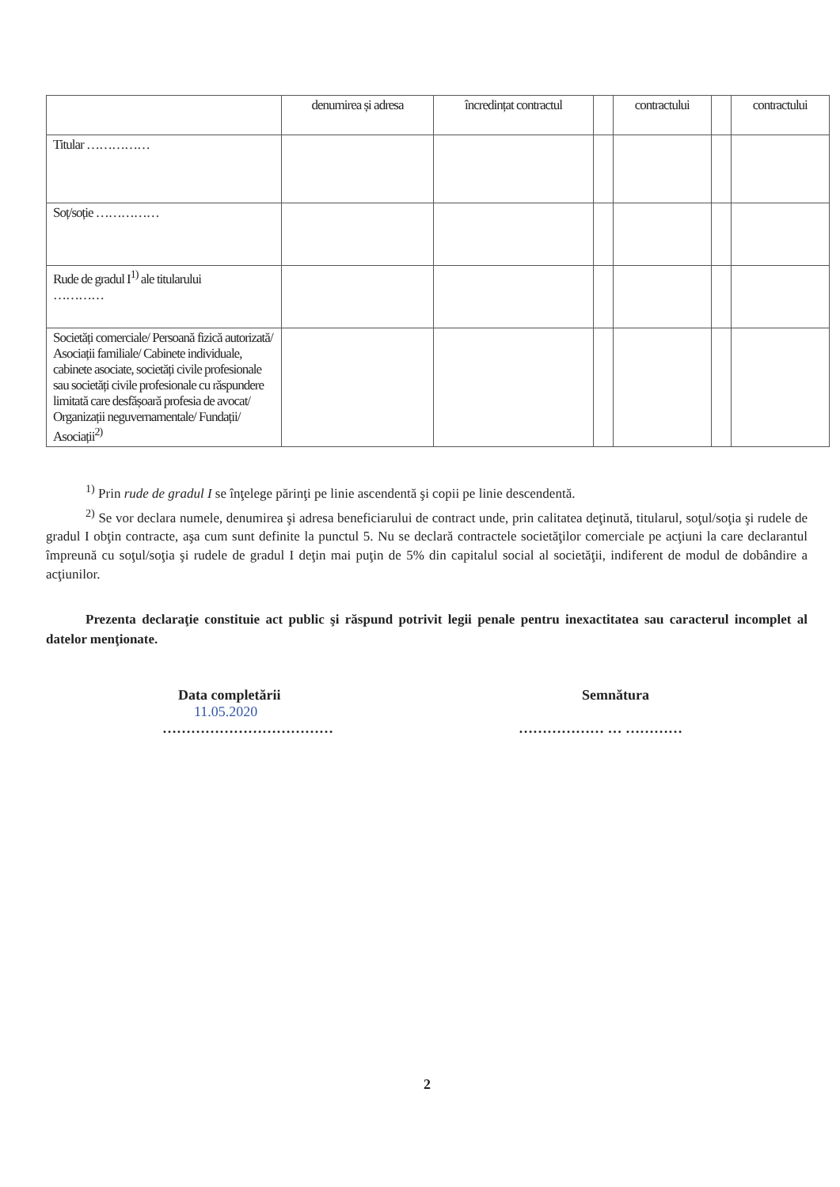| | denumirea și adresa | încredințat contractul | | contractului | | contractului |
| --- | --- | --- | --- | --- | --- | --- |
| Titular …………… | | | | | | |
| Soț/soție …………… | | | | | | |
| Rude de gradul I<sup>1)</sup> ale titularului ………… | | | | | | |
| Societăți comerciale/ Persoană fizică autorizată/ Asociații familiale/ Cabinete individuale, cabinete asociate, societăți civile profesionale sau societăți civile profesionale cu răspundere limitată care desfășoară profesia de avocat/ Organizații neguvernamentale/ Fundații/ Asociații<sup>2)</sup> | | | | | | |
<sup>1)</sup> Prin rude de gradul I se înţelege părinţi pe linie ascendentă şi copii pe linie descendentă.
<sup>2)</sup> Se vor declara numele, denumirea şi adresa beneficiarului de contract unde, prin calitatea deţinută, titularul, soţul/soţia şi rudele de gradul I obţin contracte, aşa cum sunt definite la punctul 5. Nu se declară contractele societăţilor comerciale pe acţiuni la care declarantul împreună cu soţul/soţia şi rudele de gradul I deţin mai puţin de 5% din capitalul social al societăţii, indiferent de modul de dobândire a acţiunilor.
Prezenta declaraţie constituie act public şi răspund potrivit legii penale pentru inexactitatea sau caracterul incomplet al datelor menţionate.
Data completării
11.05.2020
………………………………
Semnătura
……………… … …………
2